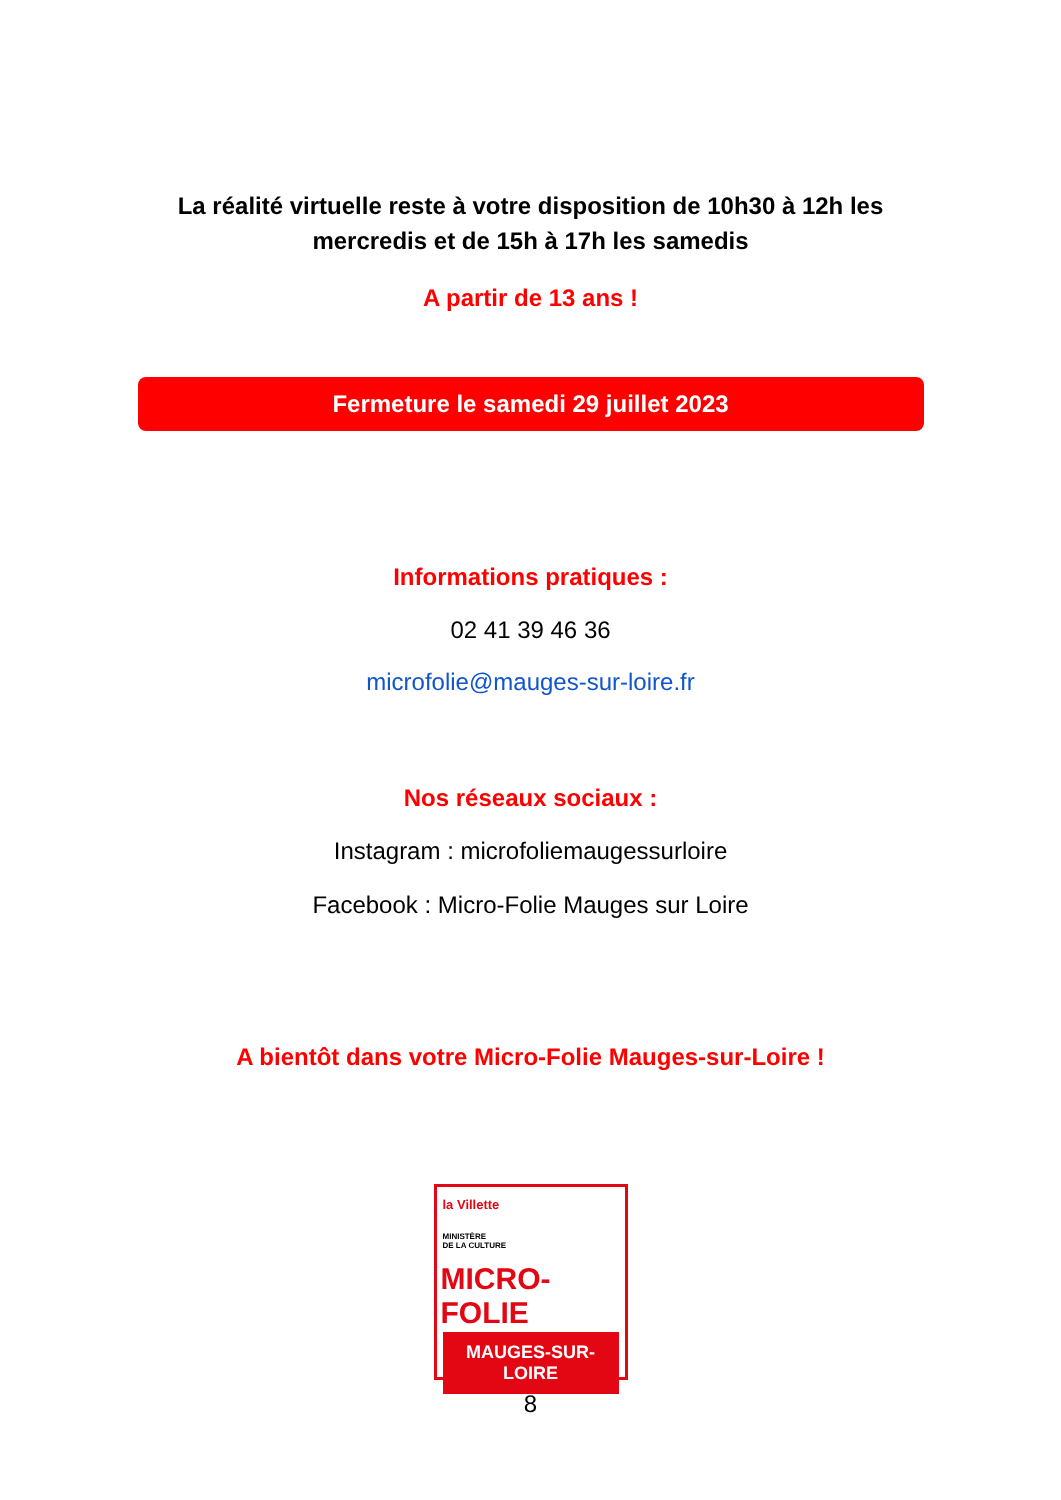La réalité virtuelle reste à votre disposition de 10h30 à 12h les
mercredis et de 15h à 17h les samedis
A partir de 13 ans !
Fermeture le samedi 29 juillet 2023
Informations pratiques :
02 41 39 46 36
microfolie@mauges-sur-loire.fr
Nos réseaux sociaux :
Instagram : microfoliemaugessurloire
Facebook : Micro-Folie Mauges sur Loire
A bientôt dans votre Micro-Folie Mauges-sur-Loire !
la Villette
MINISTÈRE
DE LA CULTURE
MICRO-FOLIE
MAUGES-SUR-LOIRE
8